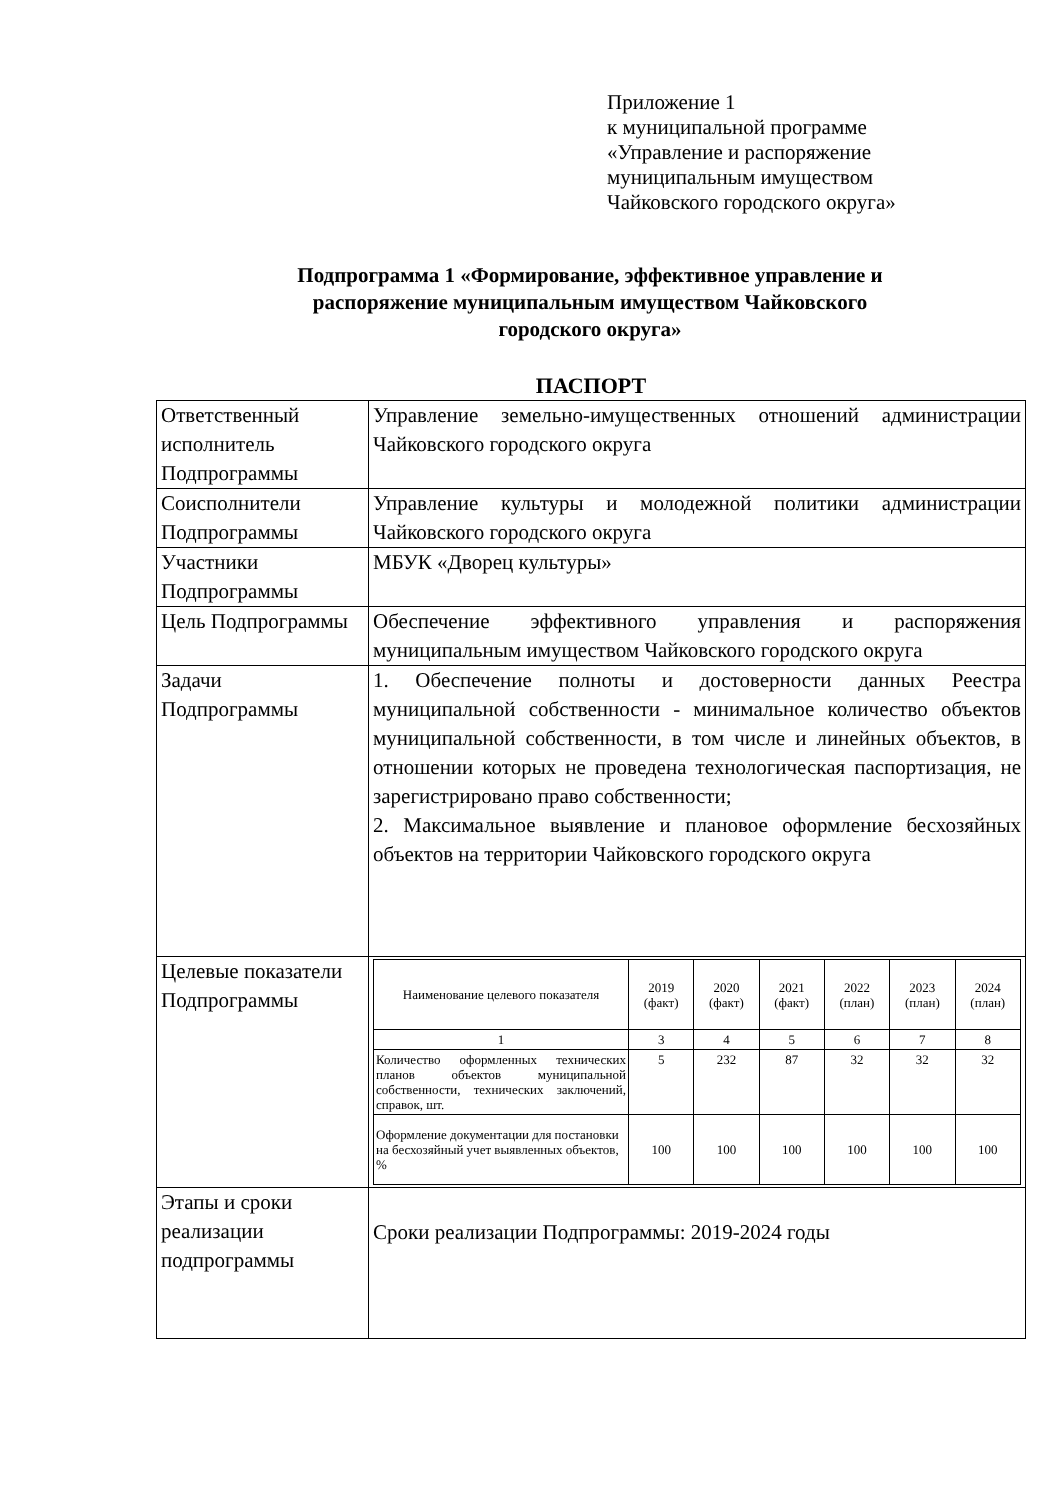Приложение 1
к муниципальной программе
«Управление и распоряжение
муниципальным имуществом
Чайковского городского округа»
Подпрограмма 1 «Формирование, эффективное управление и
распоряжение муниципальным имуществом Чайковского
городского округа»
ПАСПОРТ
| Ответственный исполнитель Подпрограммы | Управление земельно-имущественных отношений администрации Чайковского городского округа |
| Соисполнители Подпрограммы | Управление культуры и молодежной политики администрации Чайковского городского округа |
| Участники Подпрограммы | МБУК «Дворец культуры» |
| Цель Подпрограммы | Обеспечение эффективного управления и распоряжения муниципальным имуществом Чайковского городского округа |
| Задачи Подпрограммы | 1. Обеспечение полноты и достоверности данных Реестра муниципальной собственности - минимальное количество объектов муниципальной собственности, в том числе и линейных объектов, в отношении которых не проведена технологическая паспортизация, не зарегистрировано право собственности; 2. Максимальное выявление и плановое оформление бесхозяйных объектов на территории Чайковского городского округа |
| Целевые показатели Подпрограммы | / Наименование целевого показателя / 2019 (факт) / 2020 (факт) / 2021 (факт) / 2022 (план) / 2023 (план) / 2024 (план) / / --- / --- / --- / --- / --- / --- / --- / / 1 / 3 / 4 / 5 / 6 / 7 / 8 / / Количество оформленных технических планов объектов муниципальной собственности, технических заключений, справок, шт. / 5 / 232 / 87 / 32 / 32 / 32 / / Оформление документации для постановки на бесхозяйный учет выявленных объектов, % / 100 / 100 / 100 / 100 / 100 / 100 / |
| Этапы и сроки реализации подпрограммы | Сроки реализации Подпрограммы: 2019-2024 годы |